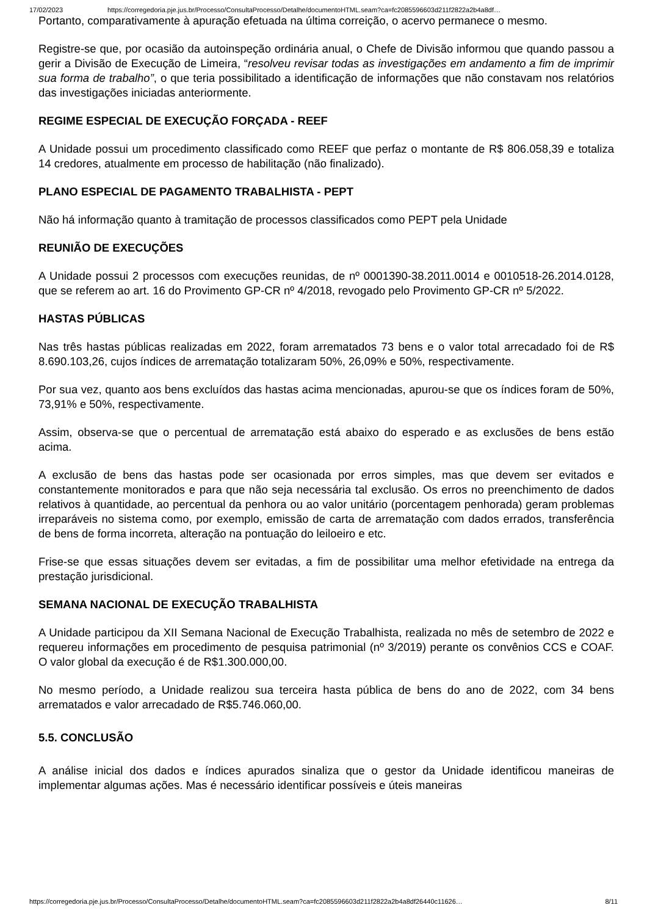17/02/2023 https://corregedoria.pje.jus.br/Processo/ConsultaProcesso/Detalhe/documentoHTML.seam?ca=fc2085596603d211f2822a2b4a8df…
Portanto, comparativamente à apuração efetuada na última correição, o acervo permanece o mesmo.
Registre-se que, por ocasião da autoinspeção ordinária anual, o Chefe de Divisão informou que quando passou a gerir a Divisão de Execução de Limeira, “resolveu revisar todas as investigações em andamento a fim de imprimir sua forma de trabalho”, o que teria possibilitado a identificação de informações que não constavam nos relatórios das investigações iniciadas anteriormente.
REGIME ESPECIAL DE EXECUÇÃO FORÇADA - REEF
A Unidade possui um procedimento classificado como REEF que perfaz o montante de R$ 806.058,39 e totaliza 14 credores, atualmente em processo de habilitação (não finalizado).
PLANO ESPECIAL DE PAGAMENTO TRABALHISTA - PEPT
Não há informação quanto à tramitação de processos classificados como PEPT pela Unidade
REUNIÃO DE EXECUÇÕES
A Unidade possui 2 processos com execuções reunidas, de nº 0001390-38.2011.0014 e 0010518-26.2014.0128, que se referem ao art. 16 do Provimento GP-CR nº 4/2018, revogado pelo Provimento GP-CR nº 5/2022.
HASTAS PÚBLICAS
Nas três hastas públicas realizadas em 2022, foram arrematados 73 bens e o valor total arrecadado foi de R$ 8.690.103,26, cujos índices de arrematação totalizaram 50%, 26,09% e 50%, respectivamente.
Por sua vez, quanto aos bens excluídos das hastas acima mencionadas, apurou-se que os índices foram de 50%, 73,91% e 50%, respectivamente.
Assim, observa-se que o percentual de arrematação está abaixo do esperado e as exclusões de bens estão acima.
A exclusão de bens das hastas pode ser ocasionada por erros simples, mas que devem ser evitados e constantemente monitorados e para que não seja necessária tal exclusão. Os erros no preenchimento de dados relativos à quantidade, ao percentual da penhora ou ao valor unitário (porcentagem penhorada) geram problemas irreparáveis no sistema como, por exemplo, emissão de carta de arrematação com dados errados, transferência de bens de forma incorreta, alteração na pontuação do leiloeiro e etc.
Frise-se que essas situações devem ser evitadas, a fim de possibilitar uma melhor efetividade na entrega da prestação jurisdicional.
SEMANA NACIONAL DE EXECUÇÃO TRABALHISTA
A Unidade participou da XII Semana Nacional de Execução Trabalhista, realizada no mês de setembro de 2022 e requereu informações em procedimento de pesquisa patrimonial (nº 3/2019) perante os convênios CCS e COAF. O valor global da execução é de R$1.300.000,00.
No mesmo período, a Unidade realizou sua terceira hasta pública de bens do ano de 2022, com 34 bens arrematados e valor arrecadado de R$5.746.060,00.
5.5. CONCLUSÃO
A análise inicial dos dados e índices apurados sinaliza que o gestor da Unidade identificou maneiras de implementar algumas ações. Mas é necessário identificar possíveis e úteis maneiras
https://corregedoria.pje.jus.br/Processo/ConsultaProcesso/Detalhe/documentoHTML.seam?ca=fc2085596603d211f2822a2b4a8df26440c11626… 8/11